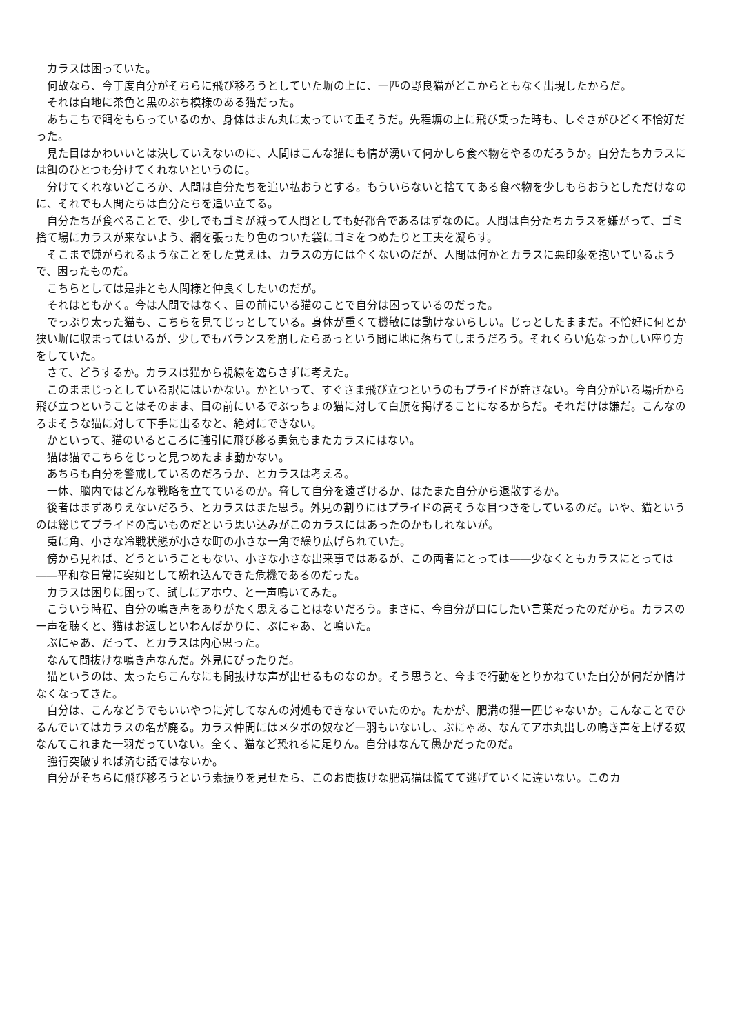カラスは困っていた。
　何故なら、今丁度自分がそちらに飛び移ろうとしていた塀の上に、一匹の野良猫がどこからともなく出現したからだ。
　それは白地に茶色と黒のぶち模様のある猫だった。
　あちこちで餌をもらっているのか、身体はまん丸に太っていて重そうだ。先程塀の上に飛び乗った時も、しぐさがひどく不恰好だった。
　見た目はかわいいとは決していえないのに、人間はこんな猫にも情が湧いて何かしら食べ物をやるのだろうか。自分たちカラスには餌のひとつも分けてくれないというのに。
　分けてくれないどころか、人間は自分たちを追い払おうとする。もういらないと捨ててある食べ物を少しもらおうとしただけなのに、それでも人間たちは自分たちを追い立てる。
　自分たちが食べることで、少しでもゴミが減って人間としても好都合であるはずなのに。人間は自分たちカラスを嫌がって、ゴミ捨て場にカラスが来ないよう、網を張ったり色のついた袋にゴミをつめたりと工夫を凝らす。
　そこまで嫌がられるようなことをした覚えは、カラスの方には全くないのだが、人間は何かとカラスに悪印象を抱いているようで、困ったものだ。
　こちらとしては是非とも人間様と仲良くしたいのだが。
　それはともかく。今は人間ではなく、目の前にいる猫のことで自分は困っているのだった。
　でっぷり太った猫も、こちらを見てじっとしている。身体が重くて機敏には動けないらしい。じっとしたままだ。不恰好に何とか狭い塀に収まってはいるが、少しでもバランスを崩したらあっという間に地に落ちてしまうだろう。それくらい危なっかしい座り方をしていた。
　さて、どうするか。カラスは猫から視線を逸らさずに考えた。
　このままじっとしている訳にはいかない。かといって、すぐさま飛び立つというのもプライドが許さない。今自分がいる場所から飛び立つということはそのまま、目の前にいるでぶっちょの猫に対して白旗を掲げることになるからだ。それだけは嫌だ。こんなのろまそうな猫に対して下手に出るなと、絶対にできない。
　かといって、猫のいるところに強引に飛び移る勇気もまたカラスにはない。
　猫は猫でこちらをじっと見つめたまま動かない。
　あちらも自分を警戒しているのだろうか、とカラスは考える。
　一体、脳内ではどんな戦略を立てているのか。脅して自分を遠ざけるか、はたまた自分から退散するか。
　後者はまずありえないだろう、とカラスはまた思う。外見の割りにはプライドの高そうな目つきをしているのだ。いや、猫というのは総じてプライドの高いものだという思い込みがこのカラスにはあったのかもしれないが。
　兎に角、小さな冷戦状態が小さな町の小さな一角で繰り広げられていた。
　傍から見れば、どうということもない、小さな小さな出来事ではあるが、この両者にとっては――少なくともカラスにとっては――平和な日常に突如として紛れ込んできた危機であるのだった。
　カラスは困りに困って、試しにアホウ、と一声鳴いてみた。
　こういう時程、自分の鳴き声をありがたく思えることはないだろう。まさに、今自分が口にしたい言葉だったのだから。カラスの一声を聴くと、猫はお返しといわんばかりに、ぶにゃあ、と鳴いた。
　ぶにゃあ、だって、とカラスは内心思った。
　なんて間抜けな鳴き声なんだ。外見にぴったりだ。
　猫というのは、太ったらこんなにも間抜けな声が出せるものなのか。そう思うと、今まで行動をとりかねていた自分が何だか情けなくなってきた。
　自分は、こんなどうでもいいやつに対してなんの対処もできないでいたのか。たかが、肥満の猫一匹じゃないか。こんなことでひるんでいてはカラスの名が廃る。カラス仲間にはメタボの奴など一羽もいないし、ぶにゃあ、なんてアホ丸出しの鳴き声を上げる奴なんてこれまた一羽だっていない。全く、猫など恐れるに足りん。自分はなんて愚かだったのだ。
　強行突破すれば済む話ではないか。
　自分がそちらに飛び移ろうという素振りを見せたら、このお間抜けな肥満猫は慌てて逃げていくに違いない。このカ